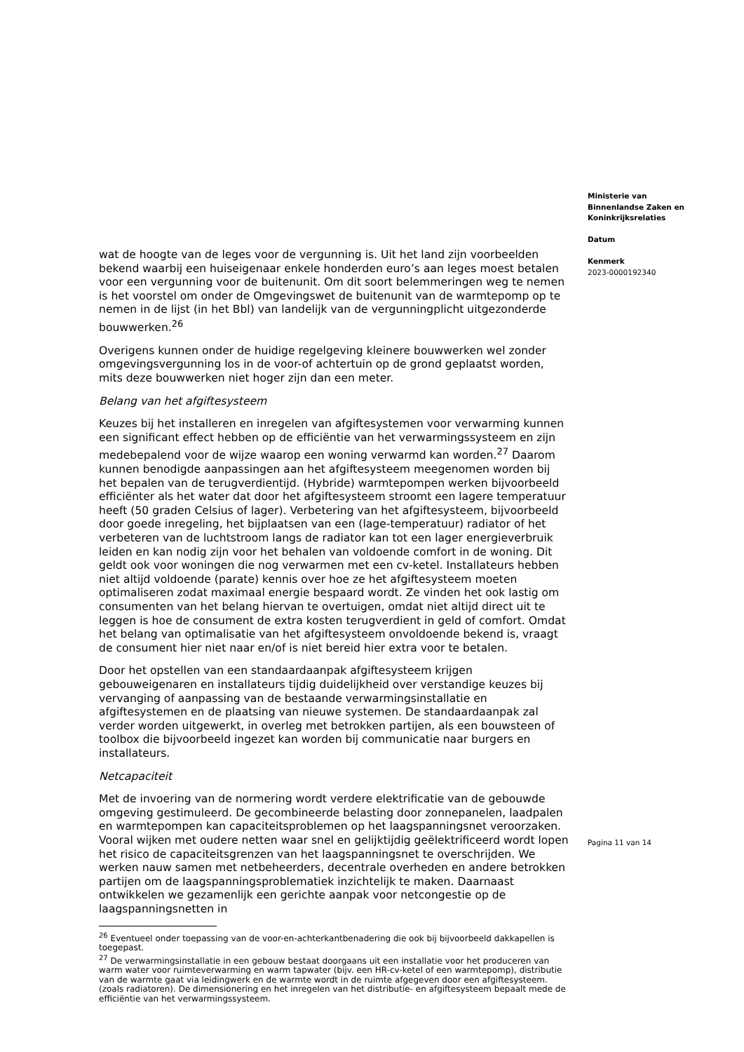wat de hoogte van de leges voor de vergunning is. Uit het land zijn voorbeelden bekend waarbij een huiseigenaar enkele honderden euro’s aan leges moest betalen voor een vergunning voor de buitenunit. Om dit soort belemmeringen weg te nemen is het voorstel om onder de Omgevingswet de buitenunit van de warmtepomp op te nemen in de lijst (in het Bbl) van landelijk van de vergunningplicht uitgezonderde bouwwerken.<sup>26</sup>
Overigens kunnen onder de huidige regelgeving kleinere bouwwerken wel zonder omgevingsvergunning los in de voor-of achtertuin op de grond geplaatst worden, mits deze bouwwerken niet hoger zijn dan een meter.
Belang van het afgiftesysteem
Keuzes bij het installeren en inregelen van afgiftesystemen voor verwarming kunnen een significant effect hebben op de efficiëntie van het verwarmingssysteem en zijn medebepalend voor de wijze waarop een woning verwarmd kan worden.<sup>27</sup> Daarom kunnen benodigde aanpassingen aan het afgiftesysteem meegenomen worden bij het bepalen van de terugverdientijd. (Hybride) warmtepompen werken bijvoorbeeld efficiënter als het water dat door het afgiftesysteem stroomt een lagere temperatuur heeft (50 graden Celsius of lager). Verbetering van het afgiftesysteem, bijvoorbeeld door goede inregeling, het bijplaatsen van een (lage-temperatuur) radiator of het verbeteren van de luchtstroom langs de radiator kan tot een lager energieverbruik leiden en kan nodig zijn voor het behalen van voldoende comfort in de woning. Dit geldt ook voor woningen die nog verwarmen met een cv-ketel. Installateurs hebben niet altijd voldoende (parate) kennis over hoe ze het afgiftesysteem moeten optimaliseren zodat maximaal energie bespaard wordt. Ze vinden het ook lastig om consumenten van het belang hiervan te overtuigen, omdat niet altijd direct uit te leggen is hoe de consument de extra kosten terugverdient in geld of comfort. Omdat het belang van optimalisatie van het afgiftesysteem onvoldoende bekend is, vraagt de consument hier niet naar en/of is niet bereid hier extra voor te betalen.
Door het opstellen van een standaardaanpak afgiftesysteem krijgen gebouweigenaren en installateurs tijdig duidelijkheid over verstandige keuzes bij vervanging of aanpassing van de bestaande verwarmingsinstallatie en afgiftesystemen en de plaatsing van nieuwe systemen. De standaardaanpak zal verder worden uitgewerkt, in overleg met betrokken partijen, als een bouwsteen of toolbox die bijvoorbeeld ingezet kan worden bij communicatie naar burgers en installateurs.
Netcapaciteit
Met de invoering van de normering wordt verdere elektrificatie van de gebouwde omgeving gestimuleerd. De gecombineerde belasting door zonnepanelen, laadpalen en warmtepompen kan capaciteitsproblemen op het laagspanningsnet veroorzaken. Vooral wijken met oudere netten waar snel en gelijktijdig geëlektrificeerd wordt lopen het risico de capaciteitsgrenzen van het laagspanningsnet te overschrijden. We werken nauw samen met netbeheerders, decentrale overheden en andere betrokken partijen om de laagspanningsproblematiek inzichtelijk te maken. Daarnaast ontwikkelen we gezamenlijk een gerichte aanpak voor netcongestie op de laagspanningsnetten in
<sup>26</sup> Eventueel onder toepassing van de voor-en-achterkantbenadering die ook bij bijvoorbeeld dakkapellen is toegepast.
<sup>27</sup> De verwarmingsinstallatie in een gebouw bestaat doorgaans uit een installatie voor het produceren van warm water voor ruimteverwarming en warm tapwater (bijv. een HR-cv-ketel of een warmtepomp), distributie van de warmte gaat via leidingwerk en de warmte wordt in de ruimte afgegeven door een afgiftesysteem. (zoals radiatoren). De dimensionering en het inregelen van het distributie- en afgiftesysteem bepaalt mede de efficiëntie van het verwarmingssysteem.
Ministerie van
Binnenlandse Zaken en
Koninkrijksrelaties
Datum
Kenmerk
2023-0000192340
Pagina 11 van 14